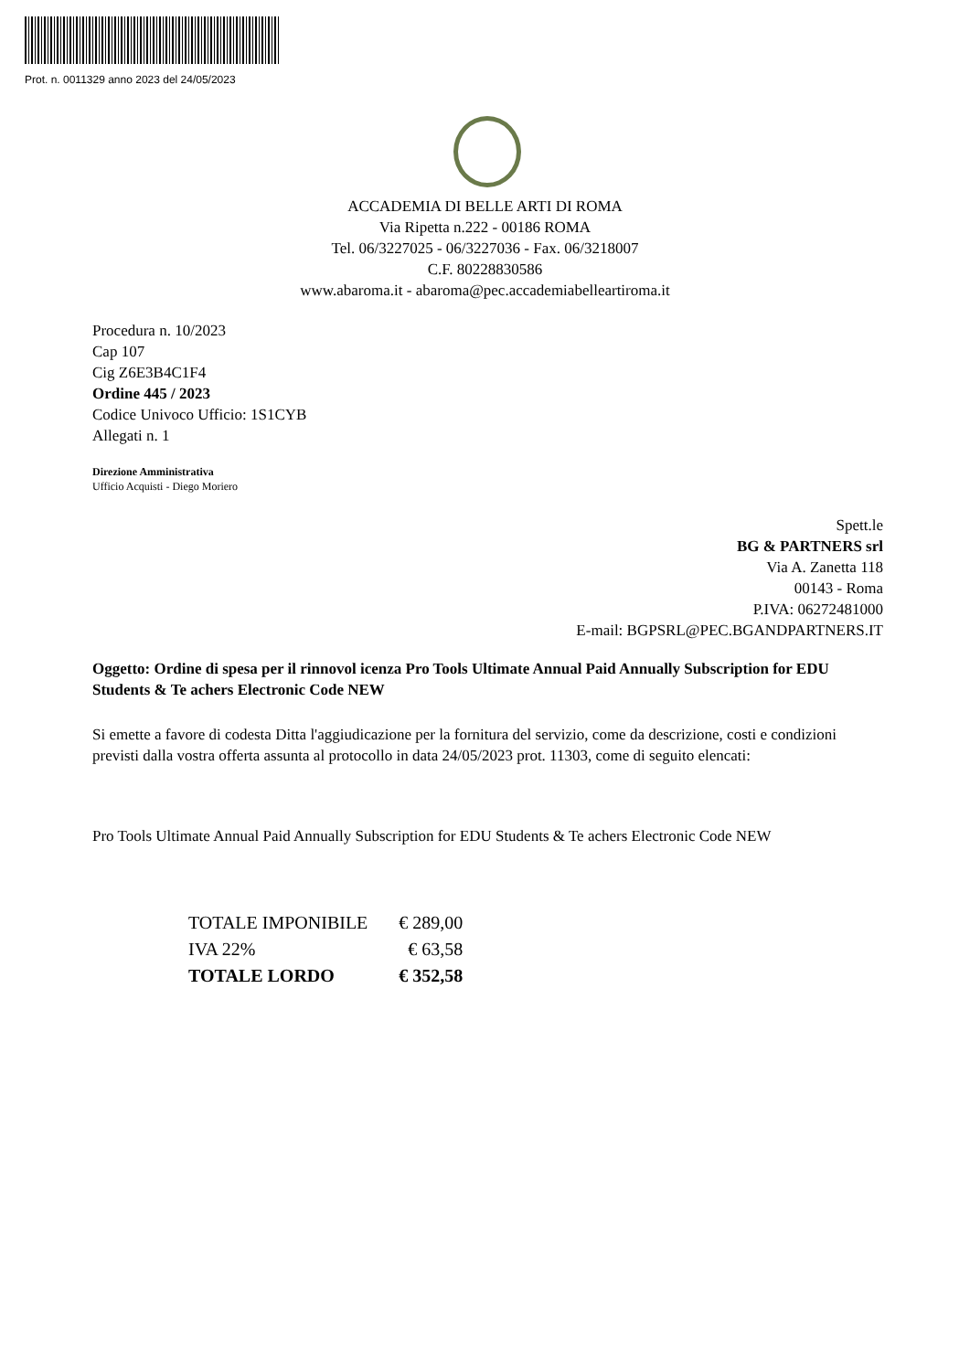Prot. n. 0011329 anno 2023 del 24/05/2023
ACCADEMIA DI BELLE ARTI DI ROMA
Via Ripetta n.222 - 00186 ROMA
Tel. 06/3227025 - 06/3227036 - Fax. 06/3218007
C.F. 80228830586
www.abaroma.it - abaroma@pec.accademiabelleartiroma.it
Procedura n. 10/2023
Cap 107
Cig Z6E3B4C1F4
Ordine 445 / 2023
Codice Univoco Ufficio: 1S1CYB
Allegati n. 1
Direzione Amministrativa
Ufficio Acquisti - Diego Moriero
Spett.le
BG & PARTNERS srl
Via A. Zanetta 118
00143 - Roma
P.IVA: 06272481000
E-mail: BGPSRL@PEC.BGANDPARTNERS.IT
Oggetto: Ordine di spesa per il rinnovol icenza Pro Tools Ultimate Annual Paid Annually Subscription for EDU Students & Te achers Electronic Code NEW
Si emette a favore di codesta Ditta l'aggiudicazione per la fornitura del servizio, come da descrizione, costi e condizioni previsti dalla vostra offerta assunta al protocollo in data 24/05/2023 prot. 11303, come di seguito elencati:
Pro Tools Ultimate Annual Paid Annually Subscription for EDU Students & Te achers Electronic Code NEW
| TOTALE IMPONIBILE | € 289,00 |
| IVA 22% | € 63,58 |
| TOTALE LORDO | € 352,58 |